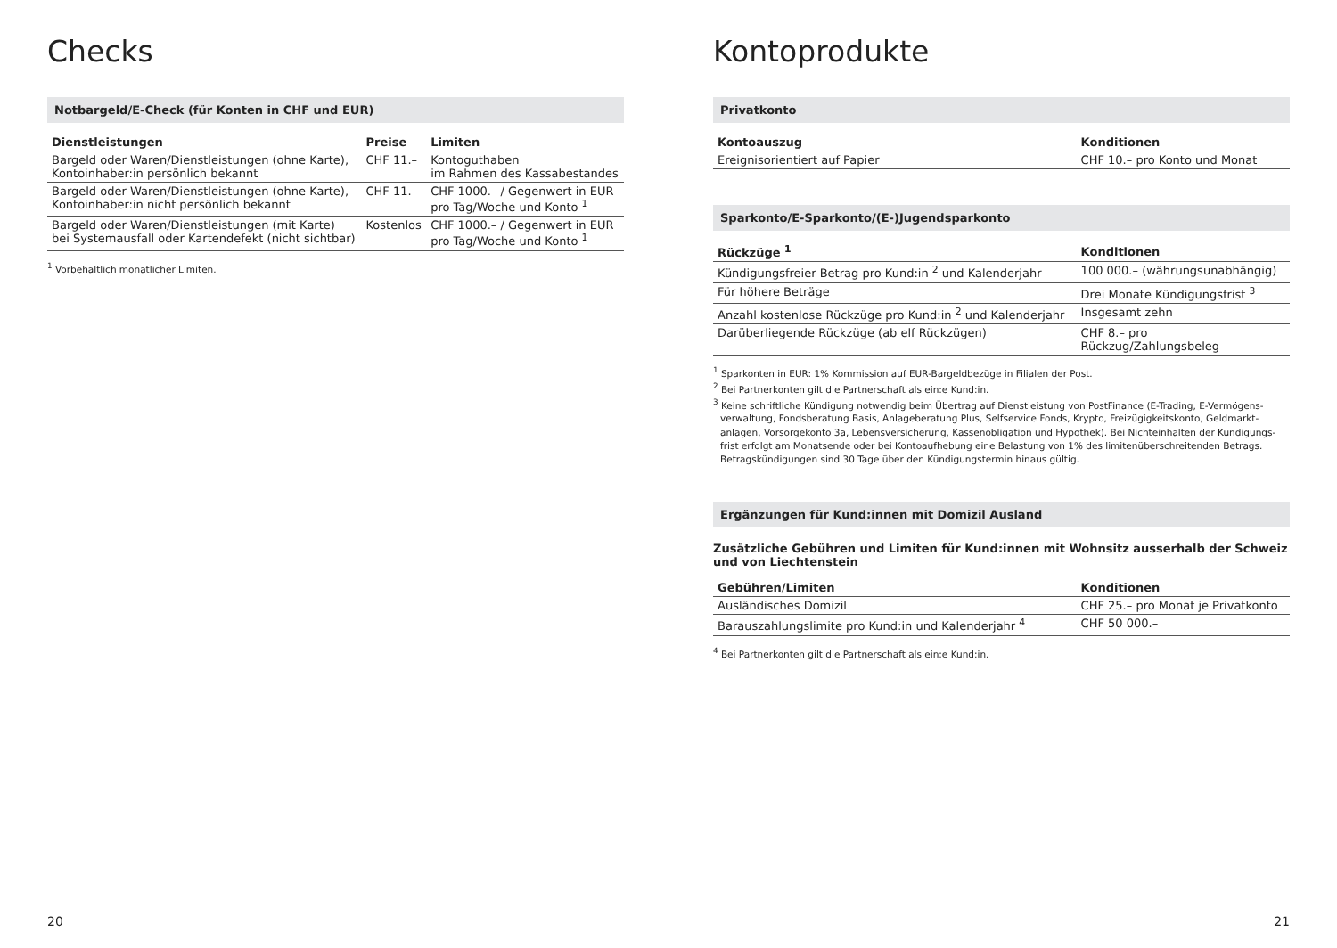Checks
Notbargeld/E-Check (für Konten in CHF und EUR)
| Dienstleistungen | Preise | Limiten |
| --- | --- | --- |
| Bargeld oder Waren/Dienstleistungen (ohne Karte), Kontoinhaber:in persönlich bekannt | CHF 11.– | Kontoguthaben im Rahmen des Kassabestandes |
| Bargeld oder Waren/Dienstleistungen (ohne Karte), Kontoinhaber:in nicht persönlich bekannt | CHF 11.– | CHF 1000.– / Gegenwert in EUR pro Tag/Woche und Konto <sup>1</sup> |
| Bargeld oder Waren/Dienstleistungen (mit Karte) bei Systemausfall oder Kartendefekt (nicht sichtbar) | Kostenlos | CHF 1000.– / Gegenwert in EUR pro Tag/Woche und Konto <sup>1</sup> |
<sup>1</sup> Vorbehältlich monatlicher Limiten.
20
Kontoprodukte
Privatkonto
| Kontoauszug | Konditionen |
| --- | --- |
| Ereignisorientiert auf Papier | CHF 10.– pro Konto und Monat |
Sparkonto/E-Sparkonto/(E-)Jugendsparkonto
| Rückzüge <sup>1</sup> | Konditionen |
| --- | --- |
| Kündigungsfreier Betrag pro Kund:in <sup>2</sup> und Kalenderjahr | 100 000.– (währungsunabhängig) |
| Für höhere Beträge | Drei Monate Kündigungsfrist <sup>3</sup> |
| Anzahl kostenlose Rückzüge pro Kund:in <sup>2</sup> und Kalenderjahr | Insgesamt zehn |
| Darüberliegende Rückzüge (ab elf Rückzügen) | CHF 8.– pro Rückzug/Zahlungsbeleg |
<sup>1</sup> Sparkonten in EUR: 1% Kommission auf EUR-Bargeldbezüge in Filialen der Post.
<sup>2</sup> Bei Partnerkonten gilt die Partnerschaft als ein:e Kund:in.
<sup>3</sup> Keine schriftliche Kündigung notwendig beim Übertrag auf Dienstleistung von PostFinance (E-Trading, E-Vermögens­verwaltung, Fondsberatung Basis, Anlageberatung Plus, Selfservice Fonds, Krypto, Freizügigkeitskonto, Geldmarkt­anlagen, Vorsorgekonto 3a, Lebensversicherung, Kassenobligation und Hypothek). Bei Nichteinhalten der Kündigungs­frist erfolgt am Monatsende oder bei Kontoaufhebung eine Belastung von 1% des limitenüberschreitenden Betrags. Betragskündigungen sind 30 Tage über den Kündigungstermin hinaus gültig.
Ergänzungen für Kund:innen mit Domizil Ausland
Zusätzliche Gebühren und Limiten für Kund:innen mit Wohnsitz ausserhalb der Schweiz
und von Liechtenstein
| Gebühren/Limiten | Konditionen |
| --- | --- |
| Ausländisches Domizil | CHF 25.– pro Monat je Privatkonto |
| Barauszahlungslimite pro Kund:in und Kalenderjahr <sup>4</sup> | CHF 50 000.– |
<sup>4</sup> Bei Partnerkonten gilt die Partnerschaft als ein:e Kund:in.
21